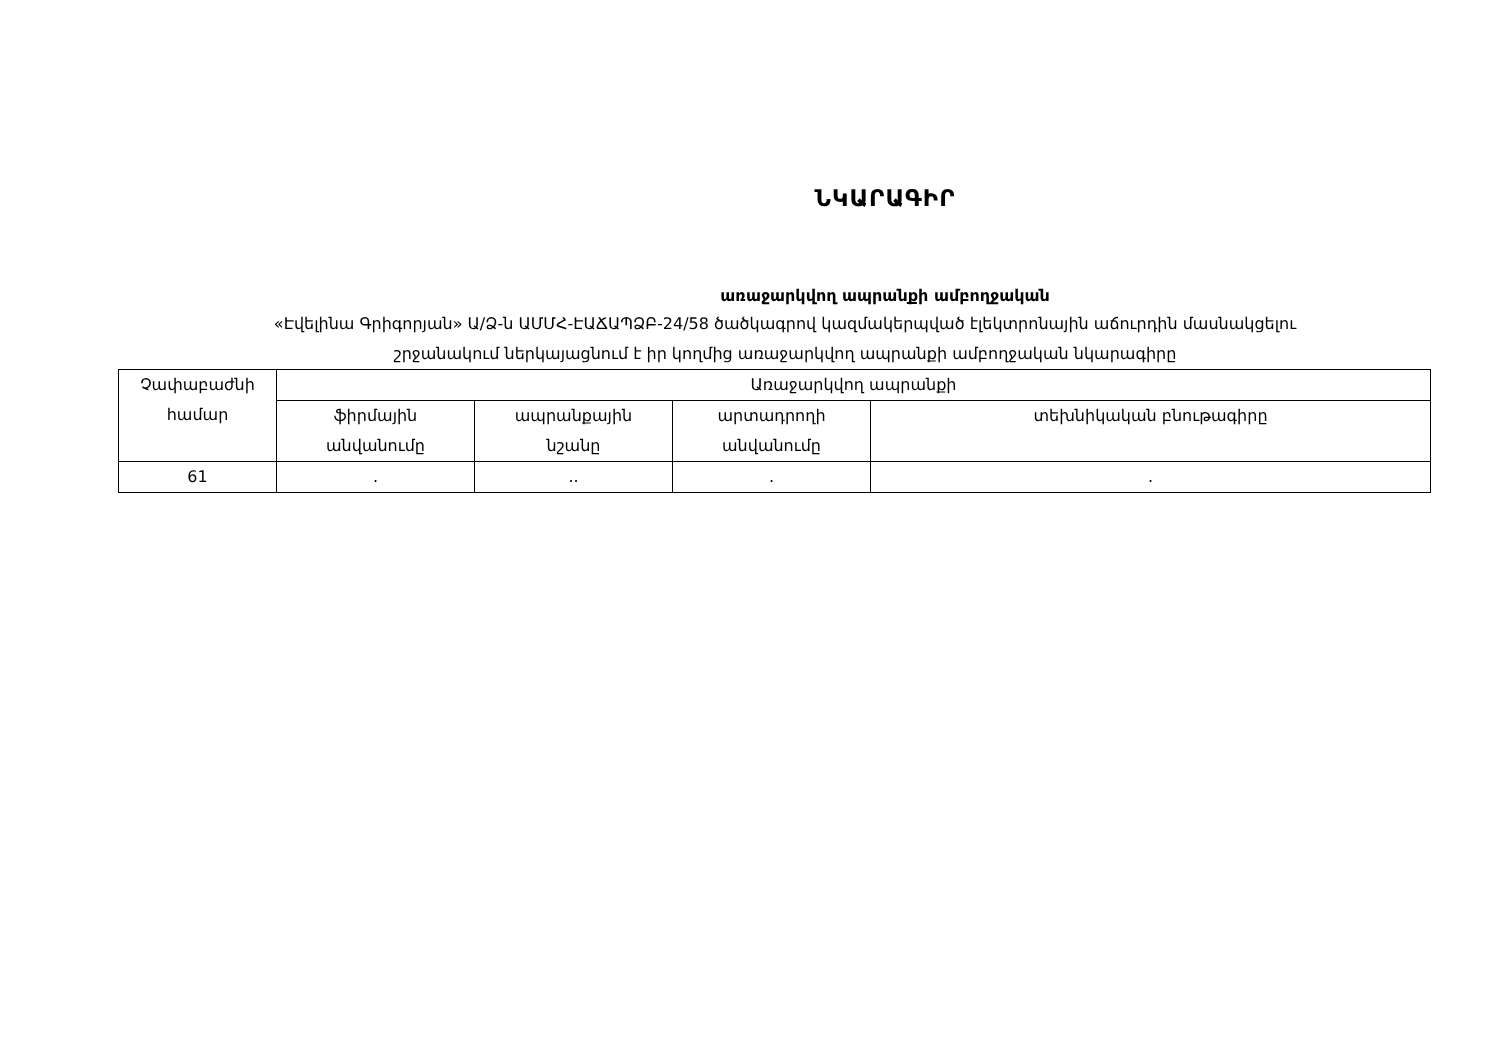ՆԿԱՐԱԳԻՐ
առաջարկվող ապրանքի ամբողջական
«Էվելինա Գրիգորյան» Ա/Ձ-ն ԱՄՄՀ-ԷԱՃԱՊՁԲ-24/58 ծածկագրով կազմակերպված էլեկտրոնային աճուրդին մասնակցելու
շրջանակում ներկայացնում է իր կողմից առաջարկվող ապրանքի ամբողջական նկարագիրը
| Չափաբաժնի համար | Առաջարկվող ապրանքի | | | |
| --- | --- | --- | --- | --- |
| | ֆիրմային անվանումը | ապրանքային նշանը | արտադրողի անվանումը | տեխնիկական բնութագիրը |
| 61 | . | .. | . | . |